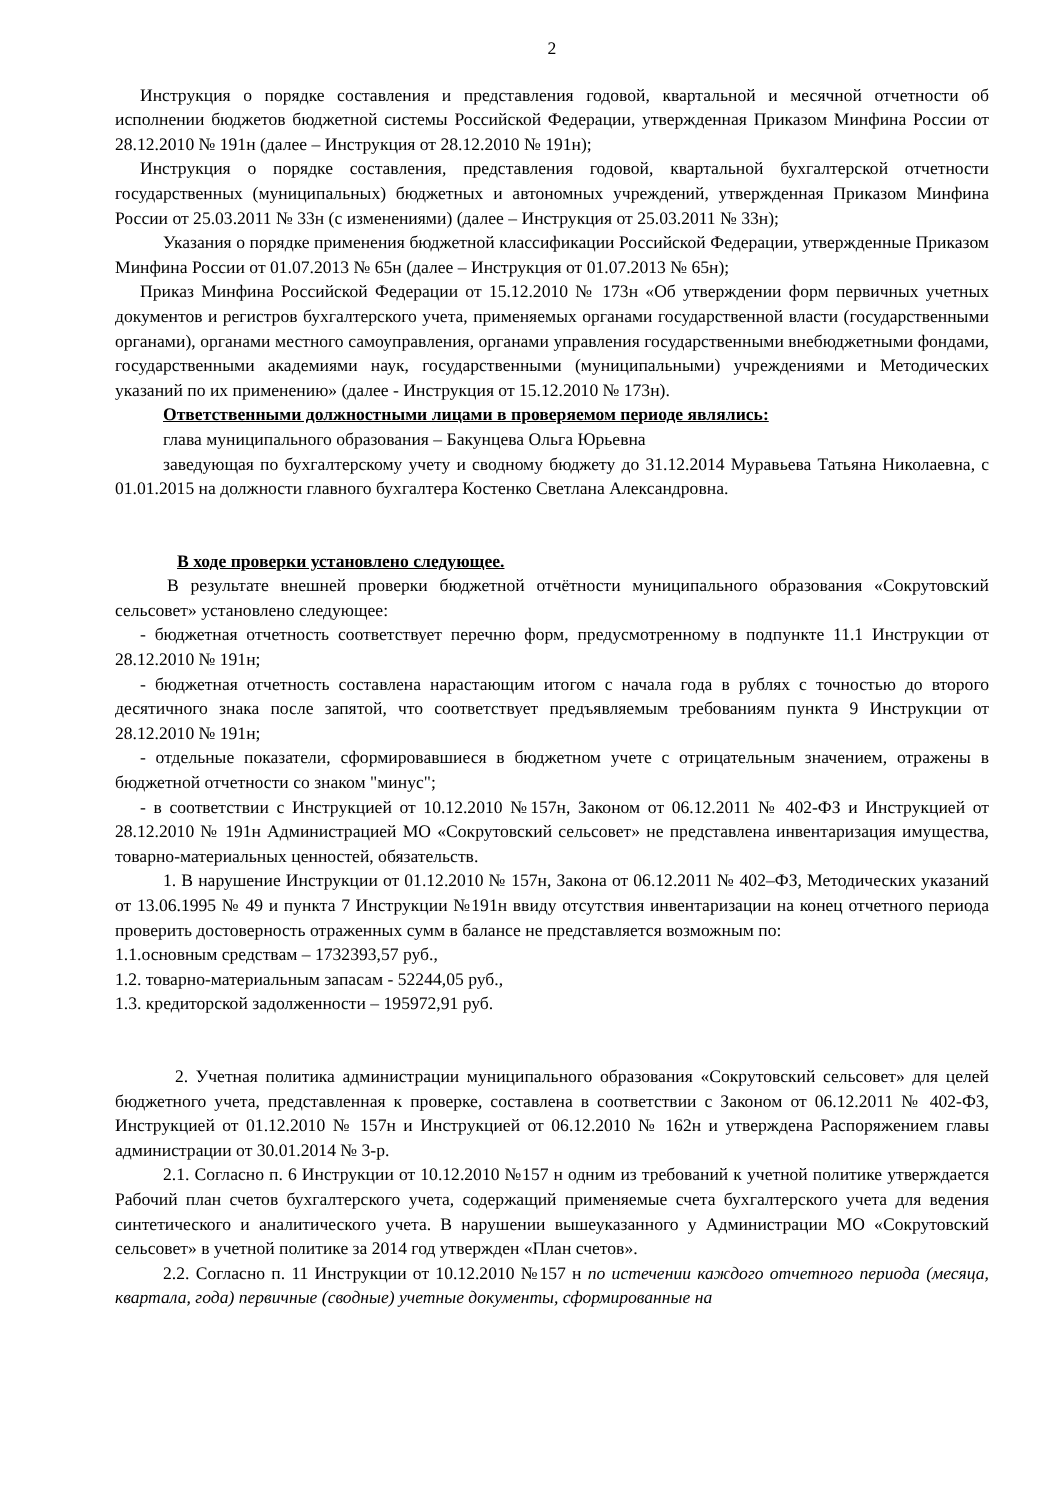2
Инструкция о порядке составления и представления годовой, квартальной и месячной отчетности об исполнении бюджетов бюджетной системы Российской Федерации, утвержденная Приказом Минфина России от 28.12.2010 № 191н (далее – Инструкция от 28.12.2010 № 191н);
Инструкция о порядке составления, представления годовой, квартальной бухгалтерской отчетности государственных (муниципальных) бюджетных и автономных учреждений, утвержденная Приказом Минфина России от 25.03.2011 № 33н (с изменениями) (далее – Инструкция от 25.03.2011 № 33н);
Указания о порядке применения бюджетной классификации Российской Федерации, утвержденные Приказом Минфина России от 01.07.2013 № 65н (далее – Инструкция от 01.07.2013 № 65н);
Приказ Минфина Российской Федерации от 15.12.2010 № 173н «Об утверждении форм первичных учетных документов и регистров бухгалтерского учета, применяемых органами государственной власти (государственными органами), органами местного самоуправления, органами управления государственными внебюджетными фондами, государственными академиями наук, государственными (муниципальными) учреждениями и Методических указаний по их применению» (далее - Инструкция от 15.12.2010 № 173н).
Ответственными должностными лицами в проверяемом периоде являлись:
глава муниципального образования – Бакунцева Ольга Юрьевна
заведующая по бухгалтерскому учету и сводному бюджету до 31.12.2014 Муравьева Татьяна Николаевна, с 01.01.2015 на должности главного бухгалтера Костенко Светлана Александровна.
В ходе проверки установлено следующее.
В результате внешней проверки бюджетной отчётности муниципального образования «Сокрутовский сельсовет» установлено следующее:
- бюджетная отчетность соответствует перечню форм, предусмотренному в подпункте 11.1 Инструкции от 28.12.2010 № 191н;
- бюджетная отчетность составлена нарастающим итогом с начала года в рублях с точностью до второго десятичного знака после запятой, что соответствует предъявляемым требованиям пункта 9 Инструкции от 28.12.2010 № 191н;
- отдельные показатели, сформировавшиеся в бюджетном учете с отрицательным значением, отражены в бюджетной отчетности со знаком "минус";
- в соответствии с Инструкцией от 10.12.2010 №157н, Законом от 06.12.2011 № 402-ФЗ и Инструкцией от 28.12.2010 № 191н Администрацией МО «Сокрутовский сельсовет» не представлена инвентаризация имущества, товарно-материальных ценностей, обязательств.
1. В нарушение Инструкции от 01.12.2010 № 157н, Закона от 06.12.2011 № 402–ФЗ, Методических указаний от 13.06.1995 № 49 и пункта 7 Инструкции №191н ввиду отсутствия инвентаризации на конец отчетного периода проверить достоверность отраженных сумм в балансе не представляется возможным по:
1.1.основным средствам – 1732393,57 руб.,
1.2. товарно-материальным запасам - 52244,05 руб.,
1.3. кредиторской задолженности – 195972,91 руб.
2. Учетная политика администрации муниципального образования «Сокрутовский сельсовет» для целей бюджетного учета, представленная к проверке, составлена в соответствии с Законом от 06.12.2011 № 402-ФЗ, Инструкцией от 01.12.2010 № 157н и Инструкцией от 06.12.2010 № 162н и утверждена Распоряжением главы администрации от 30.01.2014 № 3-р.
2.1. Согласно п. 6 Инструкции от 10.12.2010 №157 н одним из требований к учетной политике утверждается Рабочий план счетов бухгалтерского учета, содержащий применяемые счета бухгалтерского учета для ведения синтетического и аналитического учета. В нарушении вышеуказанного у Администрации МО «Сокрутовский сельсовет» в учетной политике за 2014 год утвержден «План счетов».
2.2. Согласно п. 11 Инструкции от 10.12.2010 №157 н по истечении каждого отчетного периода (месяца, квартала, года) первичные (сводные) учетные документы, сформированные на